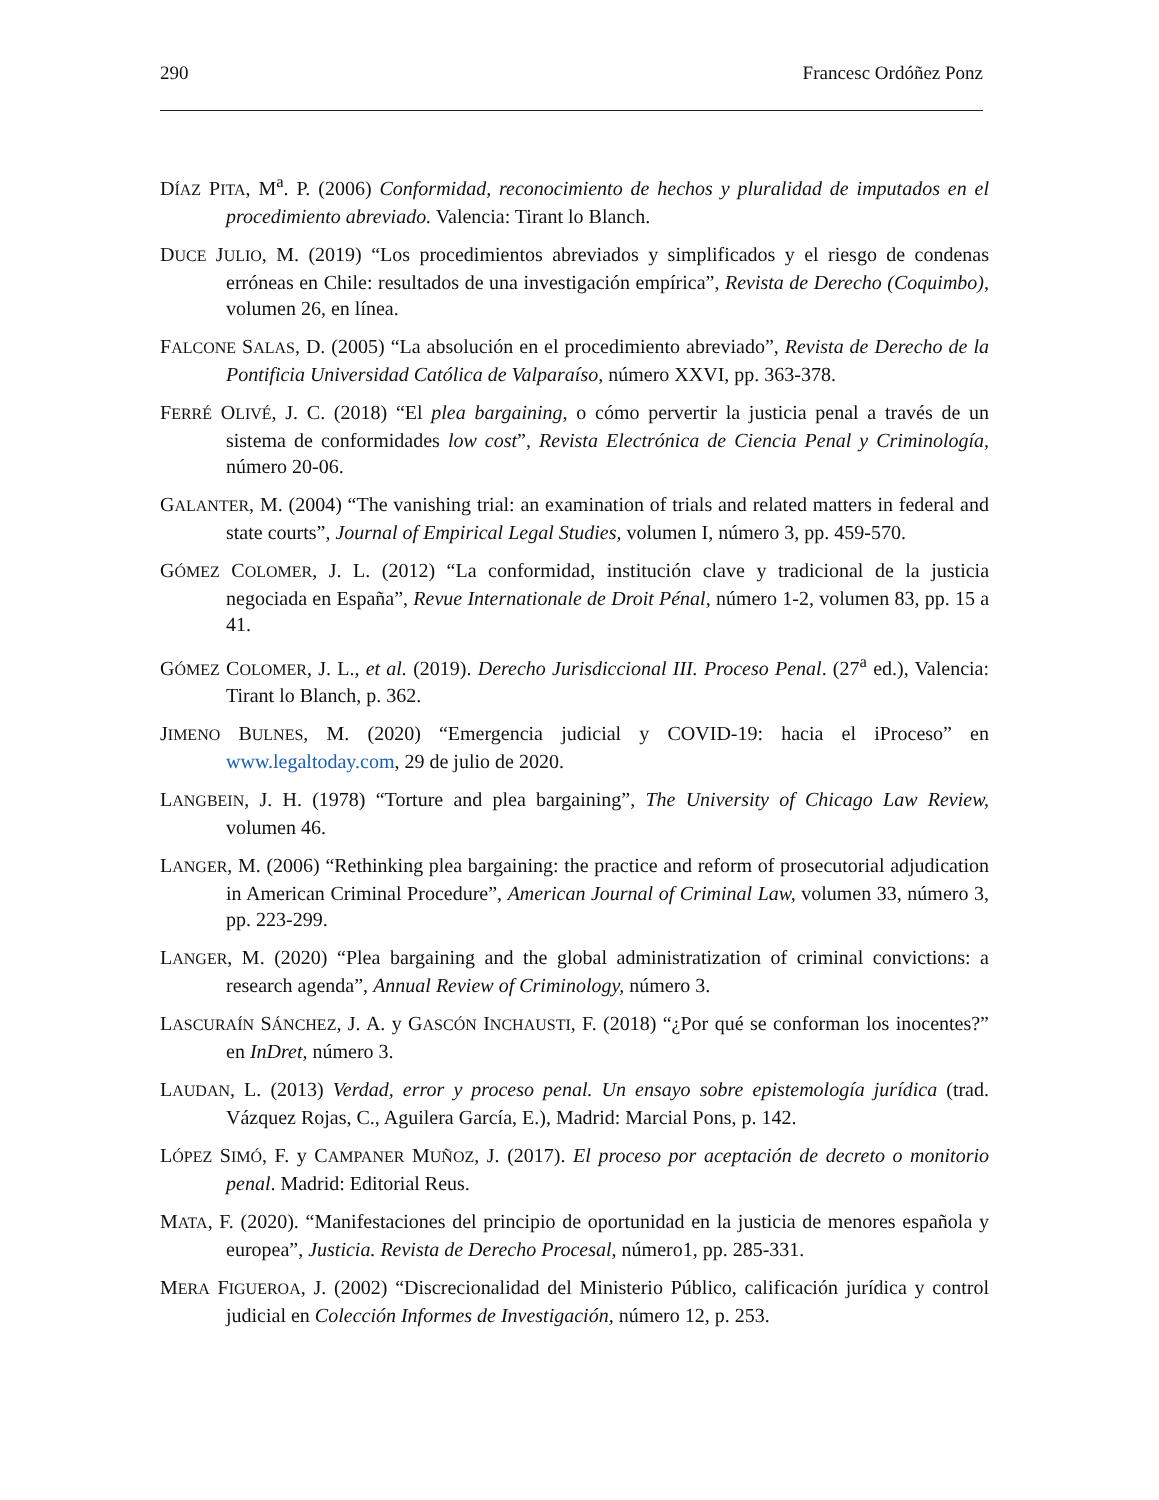290 Francesc Ordóñez Ponz
DÍAZ PITA, M<sup>a</sup>. P. (2006) Conformidad, reconocimiento de hechos y pluralidad de imputados en el procedimiento abreviado. Valencia: Tirant lo Blanch.
DUCE JULIO, M. (2019) “Los procedimientos abreviados y simplificados y el riesgo de condenas erróneas en Chile: resultados de una investigación empírica”, Revista de Derecho (Coquimbo), volumen 26, en línea.
FALCONE SALAS, D. (2005) “La absolución en el procedimiento abreviado”, Revista de Derecho de la Pontificia Universidad Católica de Valparaíso, número XXVI, pp. 363-378.
FERRÉ OLIVÉ, J. C. (2018) “El plea bargaining, o cómo pervertir la justicia penal a través de un sistema de conformidades low cost”, Revista Electrónica de Ciencia Penal y Criminología, número 20-06.
GALANTER, M. (2004) “The vanishing trial: an examination of trials and related matters in federal and state courts”, Journal of Empirical Legal Studies, volumen I, número 3, pp. 459-570.
GÓMEZ COLOMER, J. L. (2012) “La conformidad, institución clave y tradicional de la justicia negociada en España”, Revue Internationale de Droit Pénal, número 1-2, volumen 83, pp. 15 a 41.
GÓMEZ COLOMER, J. L., et al. (2019). Derecho Jurisdiccional III. Proceso Penal. (27<sup>a</sup> ed.), Valencia: Tirant lo Blanch, p. 362.
JIMENO BULNES, M. (2020) “Emergencia judicial y COVID-19: hacia el iProceso” en www.legaltoday.com, 29 de julio de 2020.
LANGBEIN, J. H. (1978) “Torture and plea bargaining”, The University of Chicago Law Review, volumen 46.
LANGER, M. (2006) “Rethinking plea bargaining: the practice and reform of prosecutorial adjudication in American Criminal Procedure”, American Journal of Criminal Law, volumen 33, número 3, pp. 223-299.
LANGER, M. (2020) “Plea bargaining and the global administratization of criminal convictions: a research agenda”, Annual Review of Criminology, número 3.
LASCURAÍN SÁNCHEZ, J. A. y GASCÓN INCHAUSTI, F. (2018) “¿Por qué se conforman los inocentes?” en InDret, número 3.
LAUDAN, L. (2013) Verdad, error y proceso penal. Un ensayo sobre epistemología jurídica (trad. Vázquez Rojas, C., Aguilera García, E.), Madrid: Marcial Pons, p. 142.
LÓPEZ SIMÓ, F. y CAMPANER MUÑOZ, J. (2017). El proceso por aceptación de decreto o monitorio penal. Madrid: Editorial Reus.
MATA, F. (2020). “Manifestaciones del principio de oportunidad en la justicia de menores española y europea”, Justicia. Revista de Derecho Procesal, número1, pp. 285-331.
MERA FIGUEROA, J. (2002) “Discrecionalidad del Ministerio Público, calificación jurídica y control judicial en Colección Informes de Investigación, número 12, p. 253.